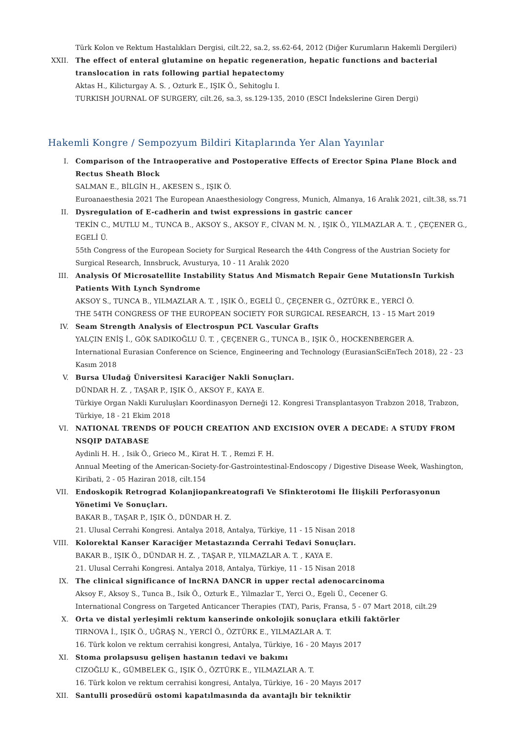Türk Kolon ve Rektum Hastalıkları Dergisi, cilt.22, sa.2, ss.62-64, 2012 (Diğer Kurumların Hakemli Dergileri)
XXII. The effect of enteral glutamine on hepatic regeneration, hepatic functions and bacterial translocation in rats following partial hepatectomy
Aktas H., Kilicturgay A. S. , Ozturk E., IŞIK Ö., Sehitoglu I.
TURKISH JOURNAL OF SURGERY, cilt.26, sa.3, ss.129-135, 2010 (ESCI İndekslerine Giren Dergi)
Hakemli Kongre / Sempozyum Bildiri Kitaplarında Yer Alan Yayınlar
I. Comparison of the Intraoperative and Postoperative Effects of Erector Spina Plane Block and Rectus Sheath Block
SALMAN E., BİLGİN H., AKESEN S., IŞIK Ö.
Euroanaesthesia 2021 The European Anaesthesiology Congress, Munich, Almanya, 16 Aralık 2021, cilt.38, ss.71
II. Dysregulation of E-cadherin and twist expressions in gastric cancer
TEKİN C., MUTLU M., TUNCA B., AKSOY S., AKSOY F., CİVAN M. N. , IŞIK Ö., YILMAZLAR A. T. , ÇEÇENER G., EGELİ Ü.
55th Congress of the European Society for Surgical Research the 44th Congress of the Austrian Society for Surgical Research, Innsbruck, Avusturya, 10 - 11 Aralık 2020
III. Analysis Of Microsatellite Instability Status And Mismatch Repair Gene MutationsIn Turkish Patients With Lynch Syndrome
AKSOY S., TUNCA B., YILMAZLAR A. T. , IŞIK Ö., EGELİ Ü., ÇEÇENER G., ÖZTÜRK E., YERCİ Ö.
THE 54TH CONGRESS OF THE EUROPEAN SOCIETY FOR SURGICAL RESEARCH, 13 - 15 Mart 2019
IV. Seam Strength Analysis of Electrospun PCL Vascular Grafts
YALÇIN ENİŞ İ., GÖK SADIKOĞLU Ü. T. , ÇEÇENER G., TUNCA B., IŞIK Ö., HOCKENBERGER A.
International Eurasian Conference on Science, Engineering and Technology (EurasianSciEnTech 2018), 22 - 23 Kasım 2018
V. Bursa Uludağ Üniversitesi Karaciğer Nakli Sonuçları.
DÜNDAR H. Z. , TAŞAR P., IŞIK Ö., AKSOY F., KAYA E.
Türkiye Organ Nakli Kuruluşları Koordinasyon Derneği 12. Kongresi Transplantasyon Trabzon 2018, Trabzon, Türkiye, 18 - 21 Ekim 2018
VI. NATIONAL TRENDS OF POUCH CREATION AND EXCISION OVER A DECADE: A STUDY FROM NSQIP DATABASE
Aydinli H. H. , Isik Ö., Grieco M., Kirat H. T. , Remzi F. H.
Annual Meeting of the American-Society-for-Gastrointestinal-Endoscopy / Digestive Disease Week, Washington, Kiribati, 2 - 05 Haziran 2018, cilt.154
VII. Endoskopik Retrograd Kolanjiopankreatografi Ve Sfinkterotomi İle İlişkili Perforasyonun Yönetimi Ve Sonuçları.
BAKAR B., TAŞAR P., IŞIK Ö., DÜNDAR H. Z.
21. Ulusal Cerrahi Kongresi. Antalya 2018, Antalya, Türkiye, 11 - 15 Nisan 2018
VIII. Kolorektal Kanser Karaciğer Metastazında Cerrahi Tedavi Sonuçları.
BAKAR B., IŞIK Ö., DÜNDAR H. Z. , TAŞAR P., YILMAZLAR A. T. , KAYA E.
21. Ulusal Cerrahi Kongresi. Antalya 2018, Antalya, Türkiye, 11 - 15 Nisan 2018
IX. The clinical significance of lncRNA DANCR in upper rectal adenocarcinoma
Aksoy F., Aksoy S., Tunca B., Isik Ö., Ozturk E., Yilmazlar T., Yerci O., Egeli Ü., Cecener G.
International Congress on Targeted Anticancer Therapies (TAT), Paris, Fransa, 5 - 07 Mart 2018, cilt.29
X. Orta ve distal yerleşimli rektum kanserinde onkolojik sonuçlara etkili faktörler
TIRNOVA İ., IŞIK Ö., UĞRAŞ N., YERCİ Ö., ÖZTÜRK E., YILMAZLAR A. T.
16. Türk kolon ve rektum cerrahisi kongresi, Antalya, Türkiye, 16 - 20 Mayıs 2017
XI. Stoma prolapsusu gelişen hastanın tedavi ve bakımı
CIZOĞLU K., GÜMBELEK G., IŞIK Ö., ÖZTÜRK E., YILMAZLAR A. T.
16. Türk kolon ve rektum cerrahisi kongresi, Antalya, Türkiye, 16 - 20 Mayıs 2017
XII. Santulli prosedürü ostomi kapatılmasında da avantajlı bir tekniktir